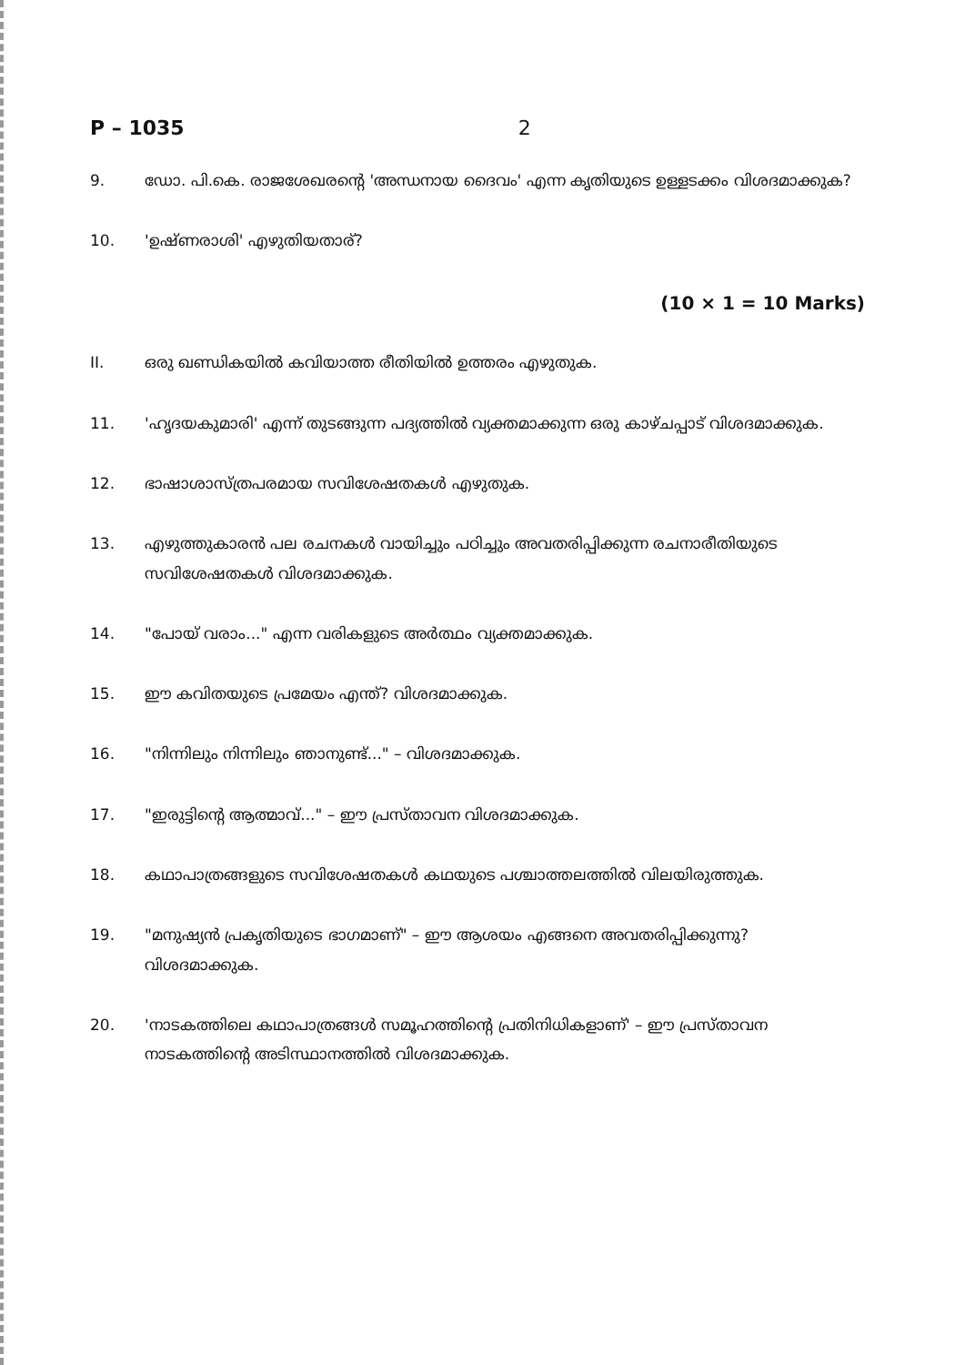P – 1035 2
9. ഡോ. പി.കെ. രാജശേഖരന്റെ 'അന്ധനായ ദൈവം' എന്ന കൃതിയുടെ ഉള്ളടക്കം വിശദമാക്കുക?
10. 'ഉഷ്ണരാശി' എഴുതിയതാര്?
(10 × 1 = 10 Marks)
II. ഒരു ഖണ്ഡികയിൽ കവിയാത്ത രീതിയിൽ ഉത്തരം എഴുതുക.
11. 'ഹൃദയകുമാരി' എന്ന് തുടങ്ങുന്ന പദ്യത്തിൽ വ്യക്തമാക്കുന്ന ഒരു കാഴ്ചപ്പാട് വിശദമാക്കുക.
12. ഭാഷാശാസ്ത്രപരമായ സവിശേഷതകൾ എഴുതുക.
13. എഴുത്തുകാരൻ പല രചനകൾ വായിച്ചും പഠിച്ചും അവതരിപ്പിക്കുന്ന രചനാരീതിയുടെ സവിശേഷതകൾ വിശദമാക്കുക.
14. "പോയ് വരാം..." എന്ന വരികളുടെ അർത്ഥം വ്യക്തമാക്കുക.
15. ഈ കവിതയുടെ പ്രമേയം എന്ത്? വിശദമാക്കുക.
16. "നിന്നിലും നിന്നിലും ഞാനുണ്ട്..." – വിശദമാക്കുക.
17. "ഇരുട്ടിന്റെ ആത്മാവ്..." – ഈ പ്രസ്താവന വിശദമാക്കുക.
18. കഥാപാത്രങ്ങളുടെ സവിശേഷതകൾ കഥയുടെ പശ്ചാത്തലത്തിൽ വിലയിരുത്തുക.
19. "മനുഷ്യൻ പ്രകൃതിയുടെ ഭാഗമാണ്" – ഈ ആശയം എങ്ങനെ അവതരിപ്പിക്കുന്നു? വിശദമാക്കുക.
20. 'നാടകത്തിലെ കഥാപാത്രങ്ങൾ സമൂഹത്തിന്റെ പ്രതിനിധികളാണ്' – ഈ പ്രസ്താവന നാടകത്തിന്റെ അടിസ്ഥാനത്തിൽ വിശദമാക്കുക.